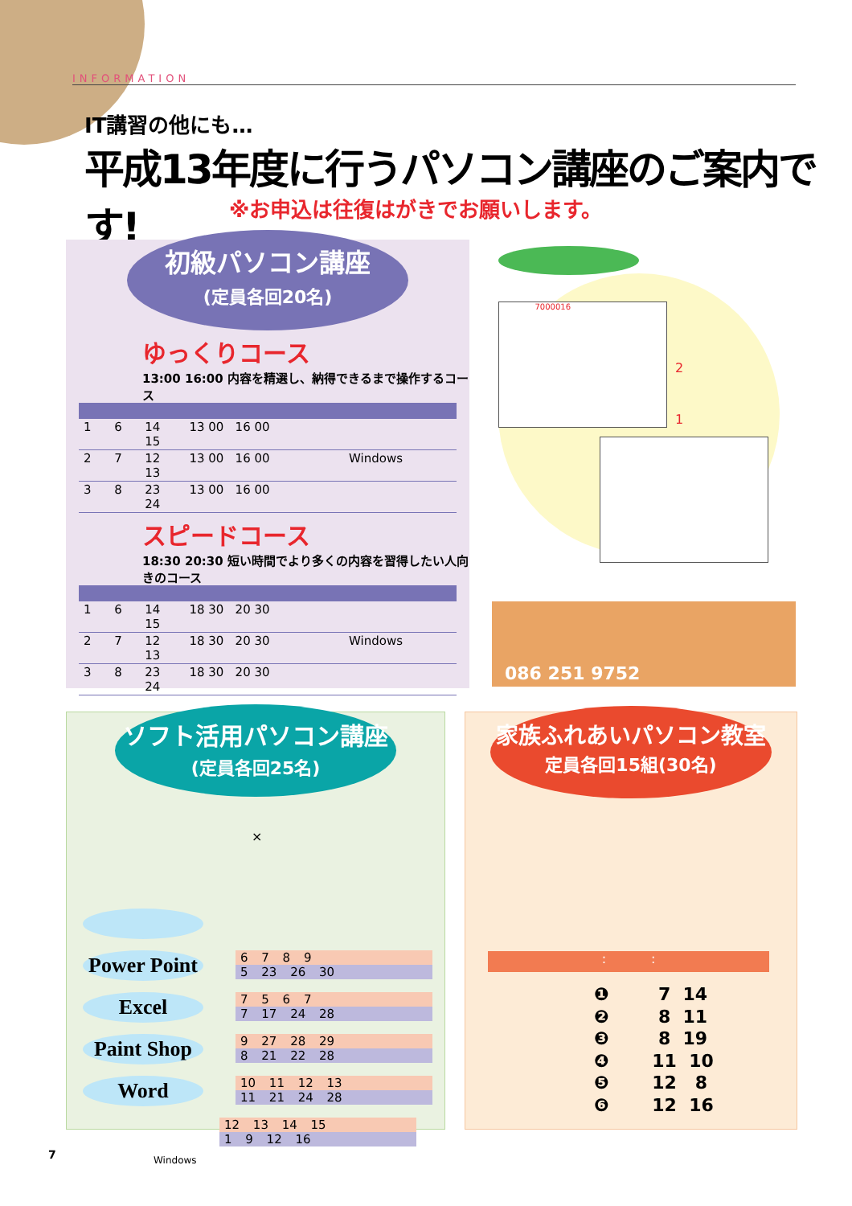INFORMATION
IT講習の他にも…
平成13年度に行うパソコン講座のご案内です!
※お申込は往復はがきでお願いします。
初級パソコン講座
(定員各回20名)
ゆっくりコース
13:00 16:00 内容を精選し、納得できるまで操作するコース
| 1 | 6 | 14 15 | 13 00 16 00 | |
| 2 | 7 | 12 13 | 13 00 16 00 | Windows |
| 3 | 8 | 23 24 | 13 00 16 00 | |
スピードコース
18:30 20:30 短い時間でより多くの内容を習得したい人向きのコース
| 1 | 6 | 14 15 | 18 30 20 30 | |
| 2 | 7 | 12 13 | 18 30 20 30 | Windows |
| 3 | 8 | 23 24 | 18 30 20 30 | |
7000016
2
1
086 251 9752
ソフト活用パソコン講座
(定員各回25名)
×
Power Point
6 7 8 9
5 23 26 30
Excel
7 5 6 7
7 17 24 28
Paint Shop
9 27 28 29
8 21 22 28
Word
10 11 12 13
11 21 24 28
12 13 14 15
1 9 12 16
Windows
家族ふれあいパソコン教室
定員各回15組(30名)
: :
❶ 7 14 ❷ 8 11 ❸ 8 19 ❹ 11 10 ❺ 12 8 ❻ 12 16
7